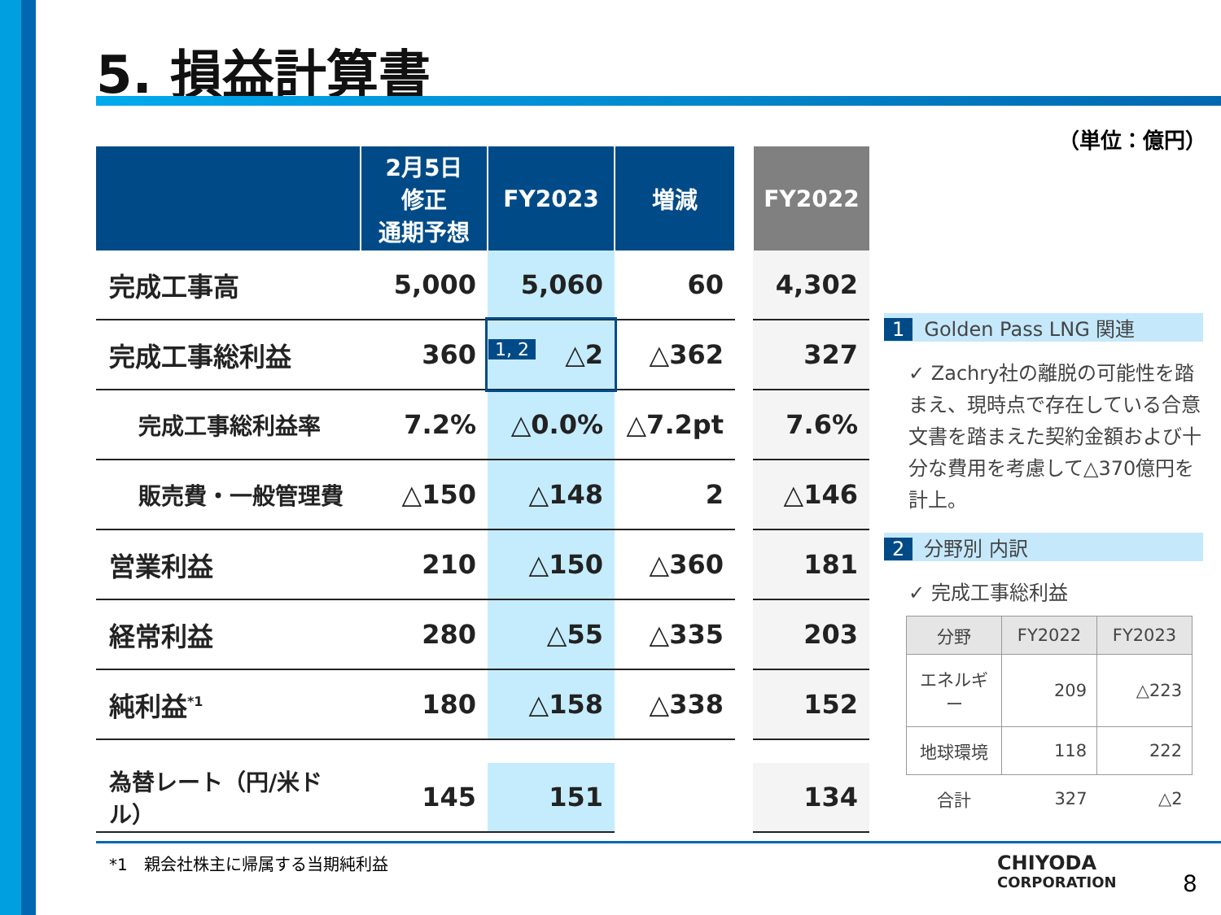5. 損益計算書
（単位：億円）
| | 2月5日 修正 通期予想 | FY2023 | 増減 | | FY2022 |
| --- | --- | --- | --- | --- | --- |
| 完成工事高 | 5,000 | 5,060 | 60 | | 4,302 |
| 完成工事総利益 | 360 | 1, 2 △2 | △362 | | 327 |
| 完成工事総利益率 | 7.2% | △0.0% | △7.2pt | | 7.6% |
| 販売費・一般管理費 | △150 | △148 | 2 | | △146 |
| 営業利益 | 210 | △150 | △360 | | 181 |
| 経常利益 | 280 | △55 | △335 | | 203 |
| 純利益<sup>*1</sup> | 180 | △158 | △338 | | 152 |
| 為替レート（円/米ドル） | 145 | 151 | | | 134 |
1 Golden Pass LNG 関連
✓ Zachry社の離脱の可能性を踏まえ、現時点で存在している合意文書を踏まえた契約金額および十分な費用を考慮して△370億円を計上。
2 分野別 内訳
✓ 完成工事総利益
| 分野 | FY2022 | FY2023 |
| --- | --- | --- |
| エネルギー | 209 | △223 |
| 地球環境 | 118 | 222 |
| 合計 | 327 | △2 |
*1　親会社株主に帰属する当期純利益
CHIYODA
CORPORATION
8